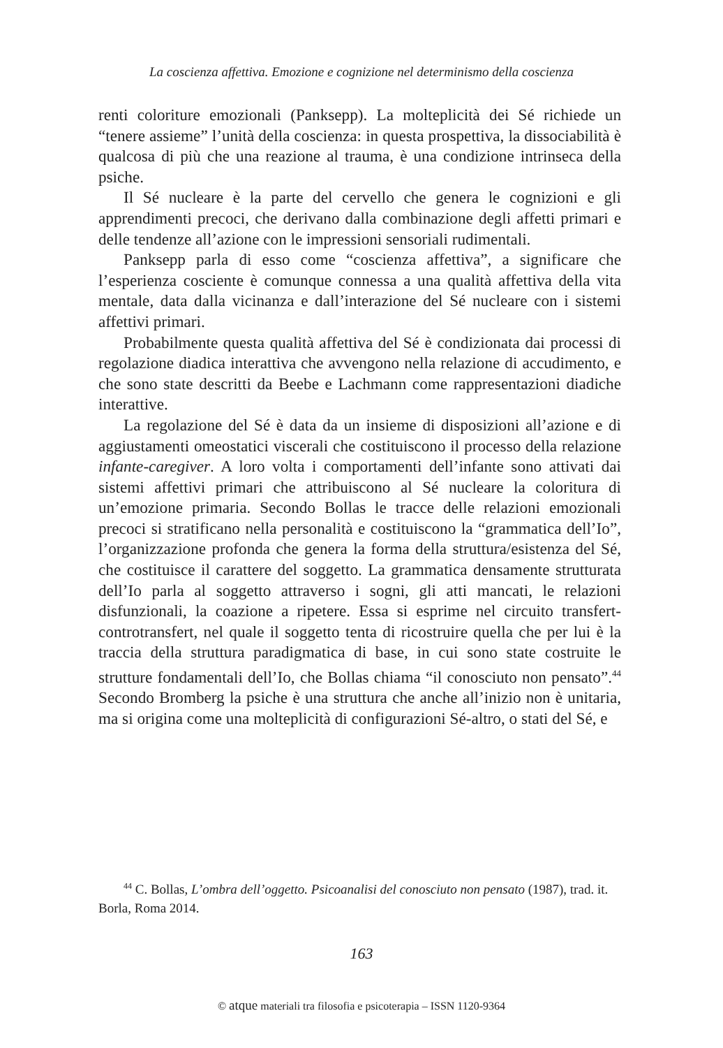La coscienza affettiva. Emozione e cognizione nel determinismo della coscienza
renti coloriture emozionali (Panksepp). La molteplicità dei Sé richiede un “tenere assieme” l’unità della coscienza: in questa prospettiva, la dissociabilità è qualcosa di più che una reazione al trauma, è una condizione intrinseca della psiche.
Il Sé nucleare è la parte del cervello che genera le cognizioni e gli apprendimenti precoci, che derivano dalla combinazione degli affetti primari e delle tendenze all’azione con le impressioni sensoriali rudimentali.
Panksepp parla di esso come “coscienza affettiva”, a significare che l’esperienza cosciente è comunque connessa a una qualità affettiva della vita mentale, data dalla vicinanza e dall’interazione del Sé nucleare con i sistemi affettivi primari.
Probabilmente questa qualità affettiva del Sé è condizionata dai processi di regolazione diadica interattiva che avvengono nella relazione di accudimento, e che sono state descritti da Beebe e Lachmann come rappresentazioni diadiche interattive.
La regolazione del Sé è data da un insieme di disposizioni all’azione e di aggiustamenti omeostatici viscerali che costituiscono il processo della relazione infante-caregiver. A loro volta i comportamenti dell’infante sono attivati dai sistemi affettivi primari che attribuiscono al Sé nucleare la coloritura di un’emozione primaria. Secondo Bollas le tracce delle relazioni emozionali precoci si stratificano nella personalità e costituiscono la “grammatica dell’Io”, l’organizzazione profonda che genera la forma della struttura/esistenza del Sé, che costituisce il carattere del soggetto. La grammatica densamente strutturata dell’Io parla al soggetto attraverso i sogni, gli atti mancati, le relazioni disfunzionali, la coazione a ripetere. Essa si esprime nel circuito transfert-controtransfert, nel quale il soggetto tenta di ricostruire quella che per lui è la traccia della struttura paradigmatica di base, in cui sono state costruite le strutture fondamentali dell’Io, che Bollas chiama “il conosciuto non pensato”.<sup>44</sup> Secondo Bromberg la psiche è una struttura che anche all’inizio non è unitaria, ma si origina come una molteplicità di configurazioni Sé-altro, o stati del Sé, e
<sup>44</sup> C. Bollas, L’ombra dell’oggetto. Psicoanalisi del conosciuto non pensato (1987), trad. it. Borla, Roma 2014.
163
© atque materiali tra filosofia e psicoterapia – ISSN 1120-9364